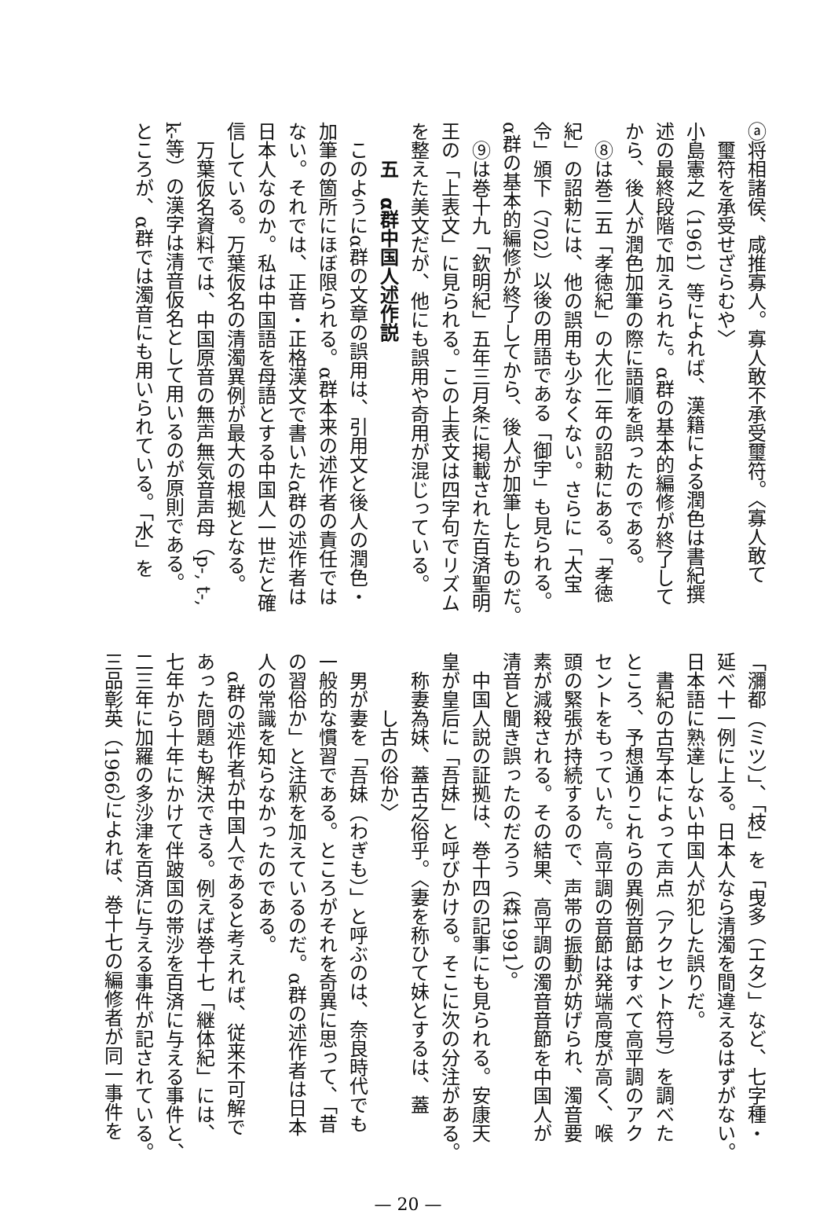ⓐ将相諸侯、咸推寡人。寡人敢不承受璽符。〈寡人敢て
璽符を承受せざらむや〉
小島憲之（1961）等によれば、漢籍による潤色は書紀撰
述の最終段階で加えられた。α群の基本的編修が終了して
から、後人が潤色加筆の際に語順を誤ったのである。
　⑧は巻二五「孝徳紀」の大化二年の詔勅にある。「孝徳
紀」の詔勅には、他の誤用も少なくない。さらに「大宝
令」頒下（702）以後の用語である「御宇」も見られる。
α群の基本的編修が終了してから、後人が加筆したものだ。
　⑨は巻十九「欽明紀」五年三月条に掲載された百済聖明
王の「上表文」に見られる。この上表文は四字句でリズム
を整えた美文だが、他にも誤用や奇用が混じっている。
五　α群中国人述作説
　このようにα群の文章の誤用は、引用文と後人の潤色・
加筆の箇所にほぼ限られる。α群本来の述作者の責任では
ない。それでは、正音・正格漢文で書いたα群の述作者は
日本人なのか。私は中国語を母語とする中国人一世だと確
信している。万葉仮名の清濁異例が最大の根拠となる。
　万葉仮名資料では、中国原音の無声無気音声母（p-, t-,
k-等）の漢字は清音仮名として用いるのが原則である。
ところが、α群では濁音にも用いられている。「水」を
「瀰都（ミツ）」、「枝」を「曳多（エタ）」など、七字種・
延べ十一例に上る。日本人なら清濁を間違えるはずがない。
日本語に熟達しない中国人が犯した誤りだ。
　書紀の古写本によって声点（アクセント符号）を調べた
ところ、予想通りこれらの異例音節はすべて高平調のアク
セントをもっていた。高平調の音節は発端高度が高く、喉
頭の緊張が持続するので、声帯の振動が妨げられ、濁音要
素が減殺される。その結果、高平調の濁音音節を中国人が
清音と聞き誤ったのだろう（森1991）。
　中国人説の証拠は、巻十四の記事にも見られる。安康天
皇が皇后に「吾妹」と呼びかける。そこに次の分注がある。
称妻為妹、蓋古之俗乎。〈妻を称ひて妹とするは、蓋
し古の俗か〉
　男が妻を「吾妹（わぎも）」と呼ぶのは、奈良時代でも
一般的な慣習である。ところがそれを奇異に思って、「昔
の習俗か」と注釈を加えているのだ。α群の述作者は日本
人の常識を知らなかったのである。
　α群の述作者が中国人であると考えれば、従来不可解で
あった問題も解決できる。例えば巻十七「継体紀」には、
七年から十年にかけて伴跛国の帯沙を百済に与える事件と、
二三年に加羅の多沙津を百済に与える事件が記されている。
三品彰英（1966）によれば、巻十七の編修者が同一事件を
— 20 —